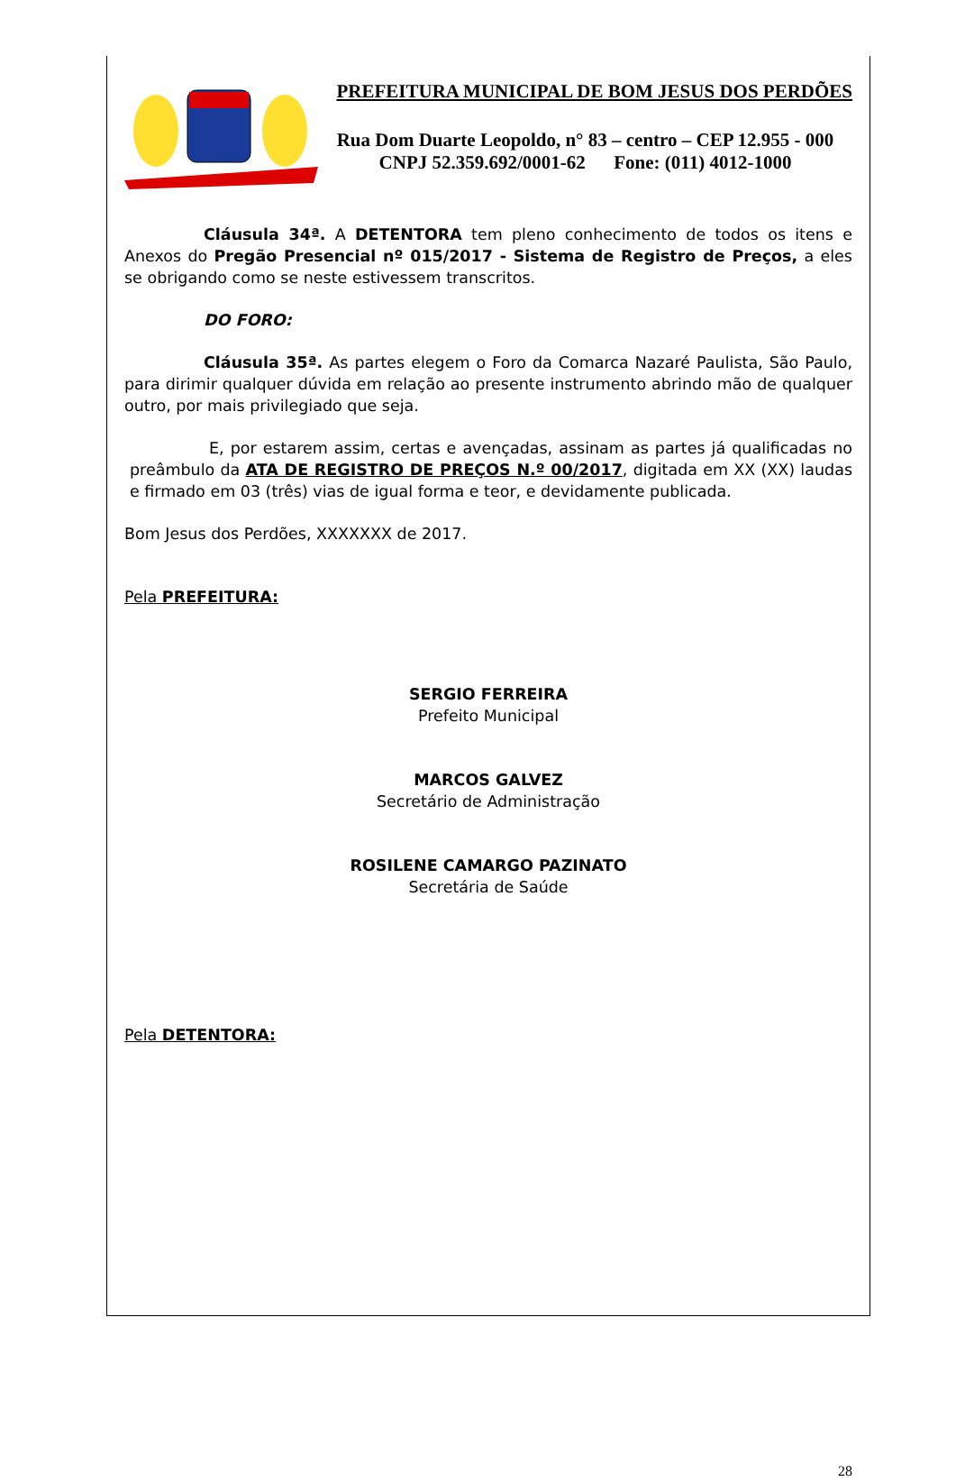PREFEITURA MUNICIPAL DE BOM JESUS DOS PERDÕES
Rua Dom Duarte Leopoldo, n° 83 – centro – CEP 12.955 - 000
CNPJ 52.359.692/0001-62 Fone: (011) 4012-1000
Cláusula 34ª. A DETENTORA tem pleno conhecimento de todos os itens e Anexos do Pregão Presencial nº 015/2017 - Sistema de Registro de Preços, a eles se obrigando como se neste estivessem transcritos.
DO FORO:
Cláusula 35ª. As partes elegem o Foro da Comarca Nazaré Paulista, São Paulo, para dirimir qualquer dúvida em relação ao presente instrumento abrindo mão de qualquer outro, por mais privilegiado que seja.
E, por estarem assim, certas e avençadas, assinam as partes já qualificadas no preâmbulo da ATA DE REGISTRO DE PREÇOS N.º 00/2017, digitada em XX (XX) laudas e firmado em 03 (três) vias de igual forma e teor, e devidamente publicada.
Bom Jesus dos Perdões, XXXXXXX de 2017.
Pela PREFEITURA:
SERGIO FERREIRA
Prefeito Municipal
MARCOS GALVEZ
Secretário de Administração
ROSILENE CAMARGO PAZINATO
Secretária de Saúde
Pela DETENTORA:
28